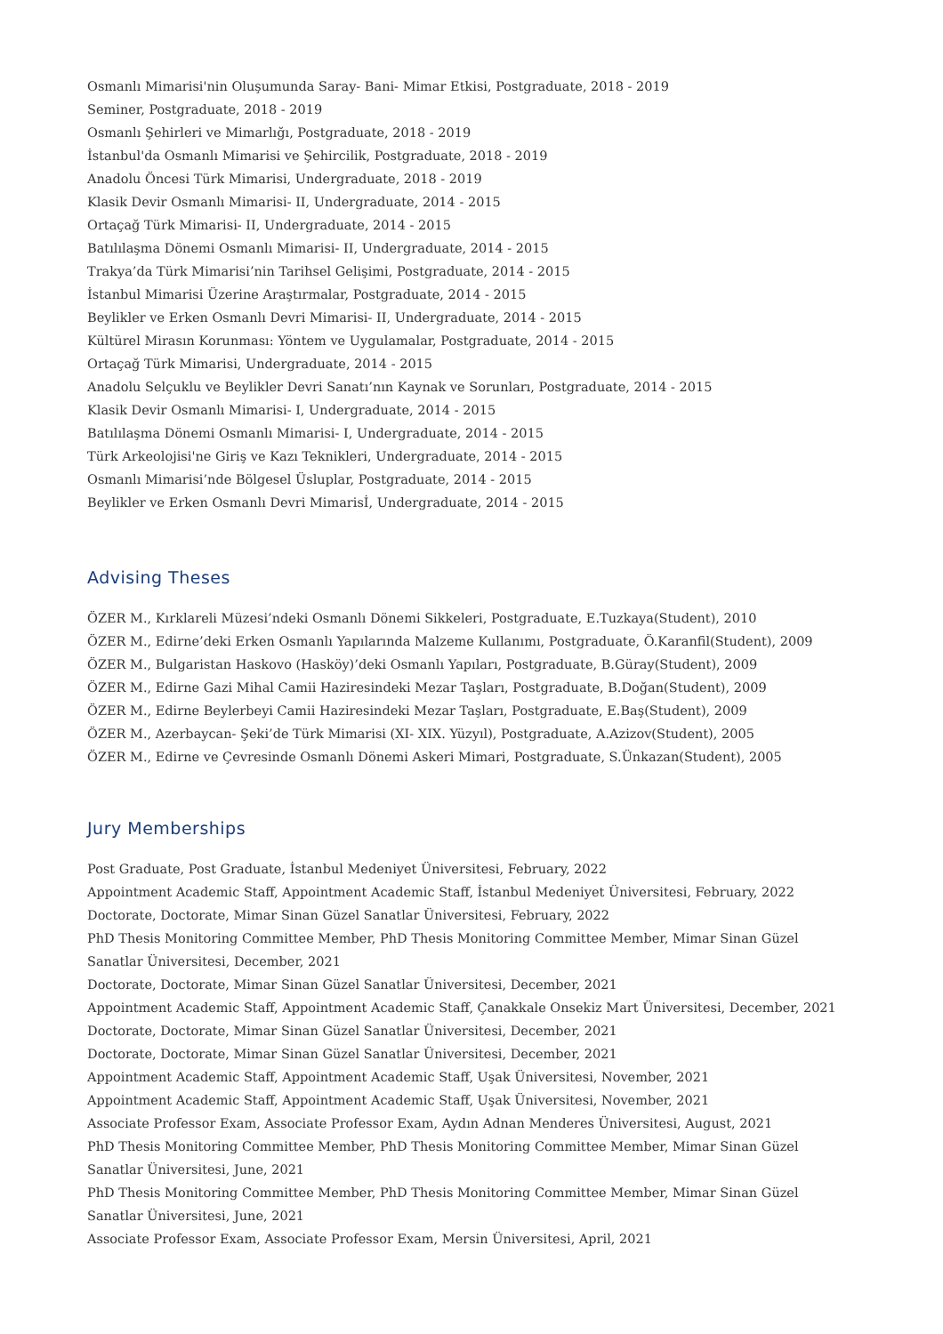Osmanlı Mimarisi'nin Oluşumunda Saray- Bani- Mimar Etkisi, Postgraduate, 2018 - 2019
Seminer, Postgraduate, 2018 - 2019
Osmanlı Şehirleri ve Mimarlığı, Postgraduate, 2018 - 2019
İstanbul'da Osmanlı Mimarisi ve Şehircilik, Postgraduate, 2018 - 2019
Anadolu Öncesi Türk Mimarisi, Undergraduate, 2018 - 2019
Klasik Devir Osmanlı Mimarisi- II, Undergraduate, 2014 - 2015
Ortaçağ Türk Mimarisi- II, Undergraduate, 2014 - 2015
Batılılaşma Dönemi Osmanlı Mimarisi- II, Undergraduate, 2014 - 2015
Trakya’da Türk Mimarisi’nin Tarihsel Gelişimi, Postgraduate, 2014 - 2015
İstanbul Mimarisi Üzerine Araştırmalar, Postgraduate, 2014 - 2015
Beylikler ve Erken Osmanlı Devri Mimarisi- II, Undergraduate, 2014 - 2015
Kültürel Mirasın Korunması: Yöntem ve Uygulamalar, Postgraduate, 2014 - 2015
Ortaçağ Türk Mimarisi, Undergraduate, 2014 - 2015
Anadolu Selçuklu ve Beylikler Devri Sanatı’nın Kaynak ve Sorunları, Postgraduate, 2014 - 2015
Klasik Devir Osmanlı Mimarisi- I, Undergraduate, 2014 - 2015
Batılılaşma Dönemi Osmanlı Mimarisi- I, Undergraduate, 2014 - 2015
Türk Arkeolojisi'ne Giriş ve Kazı Teknikleri, Undergraduate, 2014 - 2015
Osmanlı Mimarisi’nde Bölgesel Üsluplar, Postgraduate, 2014 - 2015
Beylikler ve Erken Osmanlı Devri Mimarisİ, Undergraduate, 2014 - 2015
Advising Theses
ÖZER M., Kırklareli Müzesi’ndeki Osmanlı Dönemi Sikkeleri, Postgraduate, E.Tuzkaya(Student), 2010
ÖZER M., Edirne’deki Erken Osmanlı Yapılarında Malzeme Kullanımı, Postgraduate, Ö.Karanfil(Student), 2009
ÖZER M., Bulgaristan Haskovo (Hasköy)’deki Osmanlı Yapıları, Postgraduate, B.Güray(Student), 2009
ÖZER M., Edirne Gazi Mihal Camii Haziresindeki Mezar Taşları, Postgraduate, B.Doğan(Student), 2009
ÖZER M., Edirne Beylerbeyi Camii Haziresindeki Mezar Taşları, Postgraduate, E.Baş(Student), 2009
ÖZER M., Azerbaycan- Şeki’de Türk Mimarisi (XI- XIX. Yüzyıl), Postgraduate, A.Azizov(Student), 2005
ÖZER M., Edirne ve Çevresinde Osmanlı Dönemi Askeri Mimari, Postgraduate, S.Ünkazan(Student), 2005
Jury Memberships
Post Graduate, Post Graduate, İstanbul Medeniyet Üniversitesi, February, 2022
Appointment Academic Staff, Appointment Academic Staff, İstanbul Medeniyet Üniversitesi, February, 2022
Doctorate, Doctorate, Mimar Sinan Güzel Sanatlar Üniversitesi, February, 2022
PhD Thesis Monitoring Committee Member, PhD Thesis Monitoring Committee Member, Mimar Sinan Güzel Sanatlar Üniversitesi, December, 2021
Doctorate, Doctorate, Mimar Sinan Güzel Sanatlar Üniversitesi, December, 2021
Appointment Academic Staff, Appointment Academic Staff, Çanakkale Onsekiz Mart Üniversitesi, December, 2021
Doctorate, Doctorate, Mimar Sinan Güzel Sanatlar Üniversitesi, December, 2021
Doctorate, Doctorate, Mimar Sinan Güzel Sanatlar Üniversitesi, December, 2021
Appointment Academic Staff, Appointment Academic Staff, Uşak Üniversitesi, November, 2021
Appointment Academic Staff, Appointment Academic Staff, Uşak Üniversitesi, November, 2021
Associate Professor Exam, Associate Professor Exam, Aydın Adnan Menderes Üniversitesi, August, 2021
PhD Thesis Monitoring Committee Member, PhD Thesis Monitoring Committee Member, Mimar Sinan Güzel Sanatlar Üniversitesi, June, 2021
PhD Thesis Monitoring Committee Member, PhD Thesis Monitoring Committee Member, Mimar Sinan Güzel Sanatlar Üniversitesi, June, 2021
Associate Professor Exam, Associate Professor Exam, Mersin Üniversitesi, April, 2021